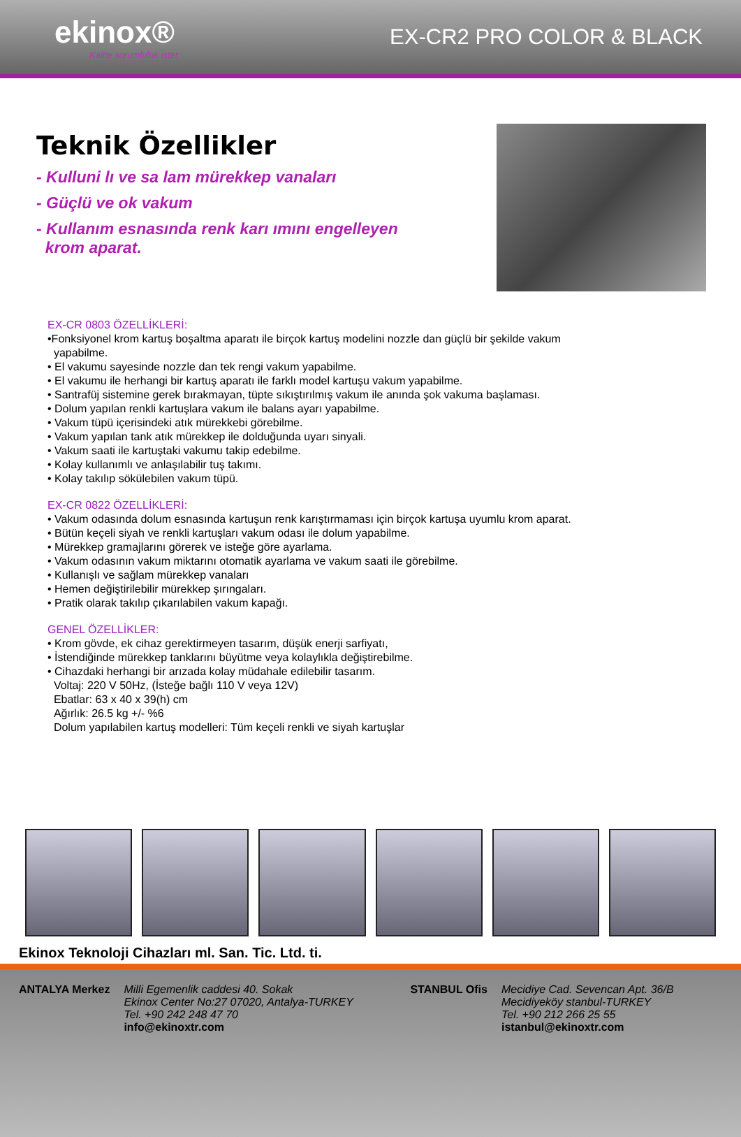ekinox®
Kalite sorumluluk ister
EX-CR2 PRO COLOR & BLACK
Teknik Özellikler
- Kulluni lı ve sa lam mürekkep vanaları
- Güçlü ve ok vakum
- Kullanım esnasında renk karı ımını engelleyen
krom aparat.
EX-CR 0803 ÖZELLİKLERİ:
•Fonksiyonel krom kartuş boşaltma aparatı ile birçok kartuş modelini nozzle dan güçlü bir şekilde vakum
yapabilme.
• El vakumu sayesinde nozzle dan tek rengi vakum yapabilme.
• El vakumu ile herhangi bir kartuş aparatı ile farklı model kartuşu vakum yapabilme.
• Santrafüj sistemine gerek bırakmayan, tüpte sıkıştırılmış vakum ile anında şok vakuma başlaması.
• Dolum yapılan renkli kartuşlara vakum ile balans ayarı yapabilme.
• Vakum tüpü içerisindeki atık mürekkebi görebilme.
• Vakum yapılan tank atık mürekkep ile dolduğunda uyarı sinyali.
• Vakum saati ile kartuştaki vakumu takip edebilme.
• Kolay kullanımlı ve anlaşılabilir tuş takımı.
• Kolay takılıp sökülebilen vakum tüpü.
EX-CR 0822 ÖZELLİKLERİ:
• Vakum odasında dolum esnasında kartuşun renk karıştırmaması için birçok kartuşa uyumlu krom aparat.
• Bütün keçeli siyah ve renkli kartuşları vakum odası ile dolum yapabilme.
• Mürekkep gramajlarını görerek ve isteğe göre ayarlama.
• Vakum odasının vakum miktarını otomatik ayarlama ve vakum saati ile görebilme.
• Kullanışlı ve sağlam mürekkep vanaları
• Hemen değiştirilebilir mürekkep şırıngaları.
• Pratik olarak takılıp çıkarılabilen vakum kapağı.
GENEL ÖZELLİKLER:
• Krom gövde, ek cihaz gerektirmeyen tasarım, düşük enerji sarfiyatı,
• İstendiğinde mürekkep tanklarını büyütme veya kolaylıkla değiştirebilme.
• Cihazdaki herhangi bir arızada kolay müdahale edilebilir tasarım.
Voltaj: 220 V 50Hz, (İsteğe bağlı 110 V veya 12V)
Ebatlar: 63 x 40 x 39(h) cm
Ağırlık: 26.5 kg +/- %6
Dolum yapılabilen kartuş modelleri: Tüm keçeli renkli ve siyah kartuşlar
Ekinox Teknoloji Cihazları ml. San. Tic. Ltd. ti.
ANTALYA Merkez Milli Egemenlik caddesi 40. Sokak
Ekinox Center No:27 07020, Antalya-TURKEY
Tel. +90 242 248 47 70
info@ekinoxtr.com
STANBUL Ofis Mecidiye Cad. Sevencan Apt. 36/B
Mecidiyeköy stanbul-TURKEY
Tel. +90 212 266 25 55
istanbul@ekinoxtr.com